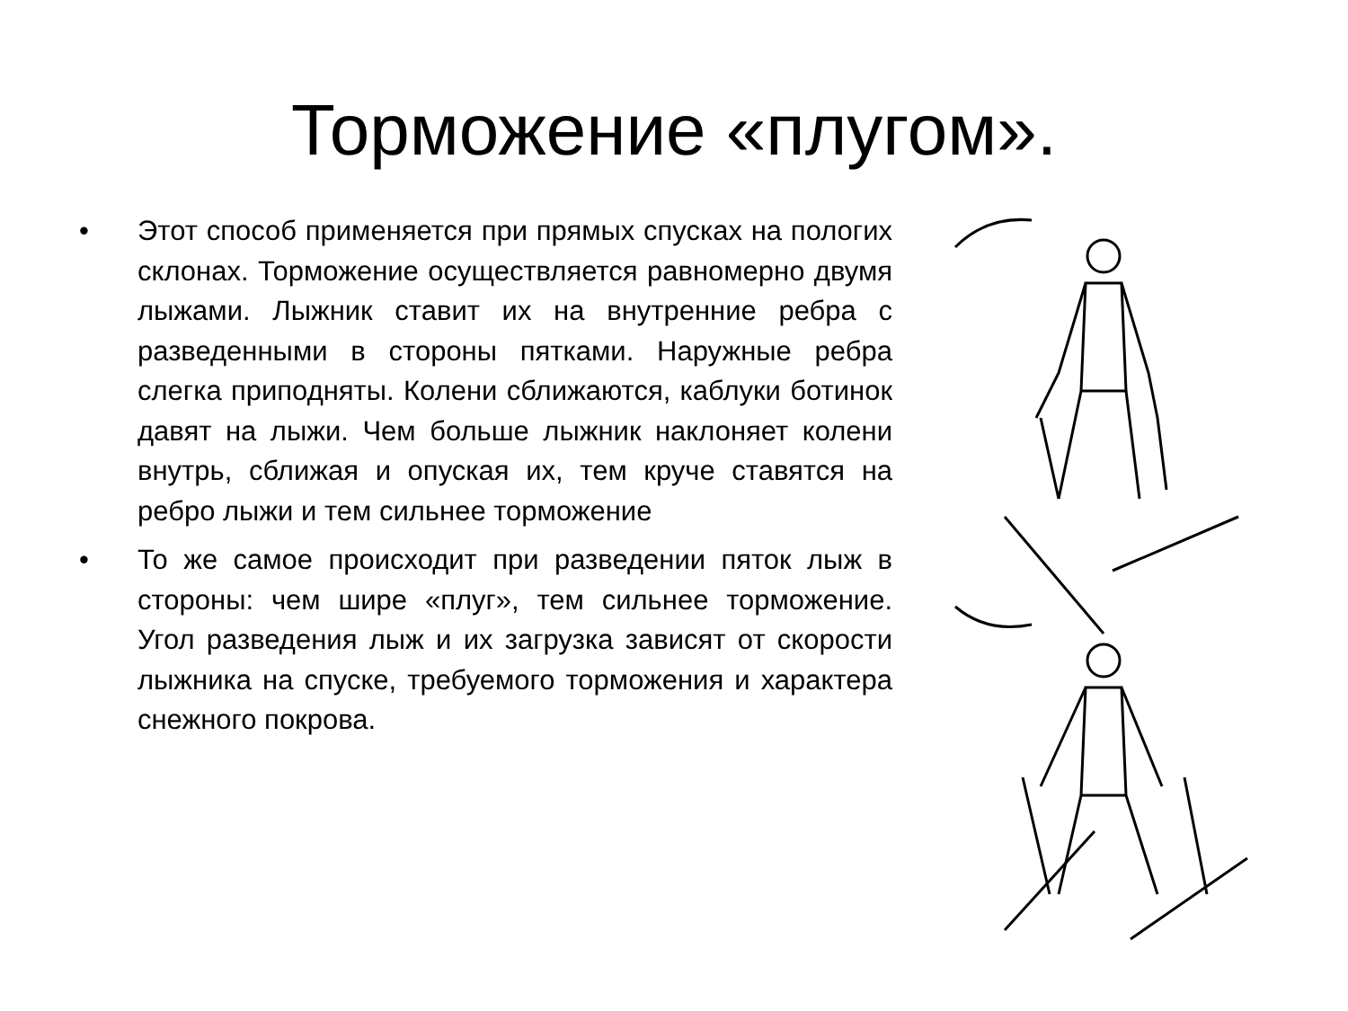Торможение «плугом».
• Этот способ применяется при прямых спусках на пологих склонах. Торможение осуществляется равномерно двумя лыжами. Лыжник ставит их на внутренние ребра с разведенными в стороны пятками. Наружные ребра слегка приподняты. Колени сближаются, каблуки ботинок давят на лыжи. Чем больше лыжник наклоняет колени внутрь, сближая и опуская их, тем круче ставятся на ребро лыжи и тем сильнее торможение
• То же самое происходит при разведении пяток лыж в стороны: чем шире «плуг», тем сильнее торможение. Угол разведения лыж и их загрузка зависят от скорости лыжника на спуске, требуемого торможения и характера снежного покрова.